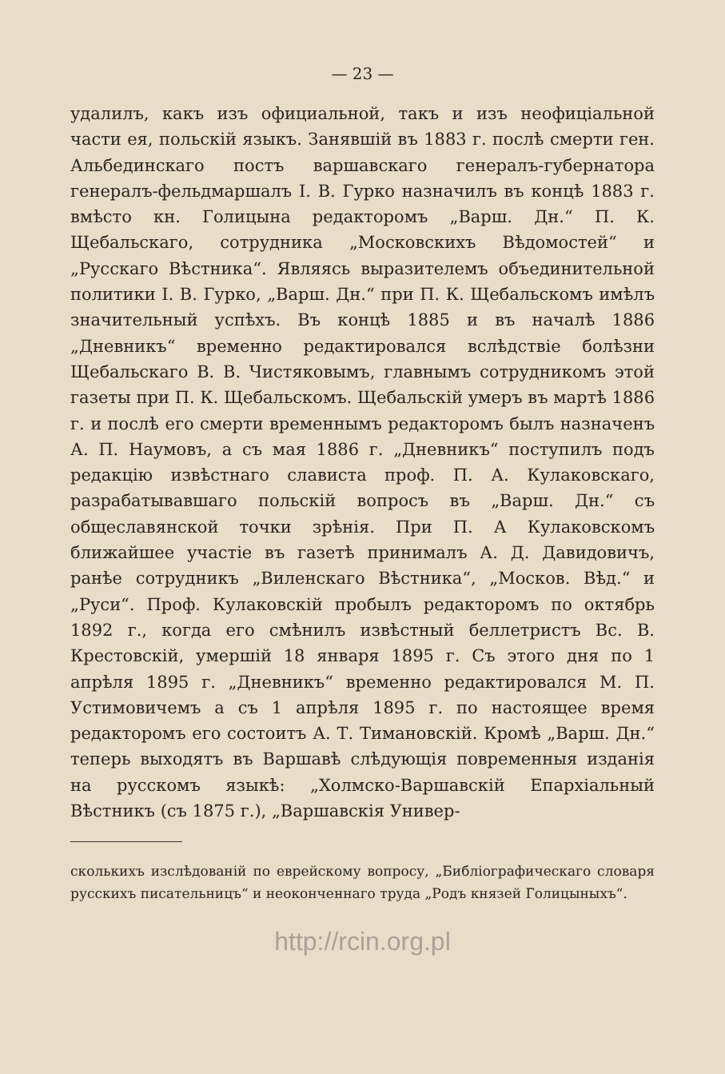— 23 —
удалилъ, какъ изъ официальной, такъ и изъ неофиціальной части ея, польскій языкъ. Занявшій въ 1883 г. послѣ смерти ген. Альбединскаго постъ варшавскаго генералъ-губернатора генералъ-фельдмаршалъ I. В. Гурко назначилъ въ концѣ 1883 г. вмѣсто кн. Голицына редакторомъ „Варш. Дн.“ П. К. Щебальскаго, сотрудника „Московскихъ Вѣдомостей“ и „Русскаго Вѣстника“. Являясь выразителемъ объединительной политики I. В. Гурко, „Варш. Дн.“ при П. К. Щебальскомъ имѣлъ значительный успѣхъ. Въ концѣ 1885 и въ началѣ 1886 „Дневникъ“ временно редактировался вслѣдствіе болѣзни Щебальскаго В. В. Чистяковымъ, главнымъ сотрудникомъ этой газеты при П. К. Щебальскомъ. Щебальскій умеръ въ мартѣ 1886 г. и послѣ его смерти временнымъ редакторомъ былъ назначенъ А. П. Наумовъ, а съ мая 1886 г. „Дневникъ“ поступилъ подъ редакцію извѣстнаго слависта проф. П. А. Кулаковскаго, разрабатывавшаго польскій вопросъ въ „Варш. Дн.“ съ общеславянской точки зрѣнія. При П. А Кулаковскомъ ближайшее участіе въ газетѣ принималъ А. Д. Давидовичъ, ранѣе сотрудникъ „Виленскаго Вѣстника“, „Москов. Вѣд.“ и „Руси“. Проф. Кулаковскій пробылъ редакторомъ по октябрь 1892 г., когда его смѣнилъ извѣстный беллетристъ Вс. В. Крестовскій, умершій 18 января 1895 г. Съ этого дня по 1 апрѣля 1895 г. „Дневникъ“ временно редактировался М. П. Устимовичемъ а съ 1 апрѣля 1895 г. по настоящее время редакторомъ его состоитъ А. Т. Тимановскій. Кромѣ „Варш. Дн.“ теперь выходятъ въ Варшавѣ слѣдующія повременныя изданія на русскомъ языкѣ: „Холмско-Варшавскій Епархіальный Вѣстникъ (съ 1875 г.), „Варшавскія Универ-
сколькихъ изслѣдованій по еврейскому вопросу, „Библіографическаго словаря русскихъ писательницъ“ и неоконченнаго труда „Родъ князей Голицыныхъ“.
http://rcin.org.pl